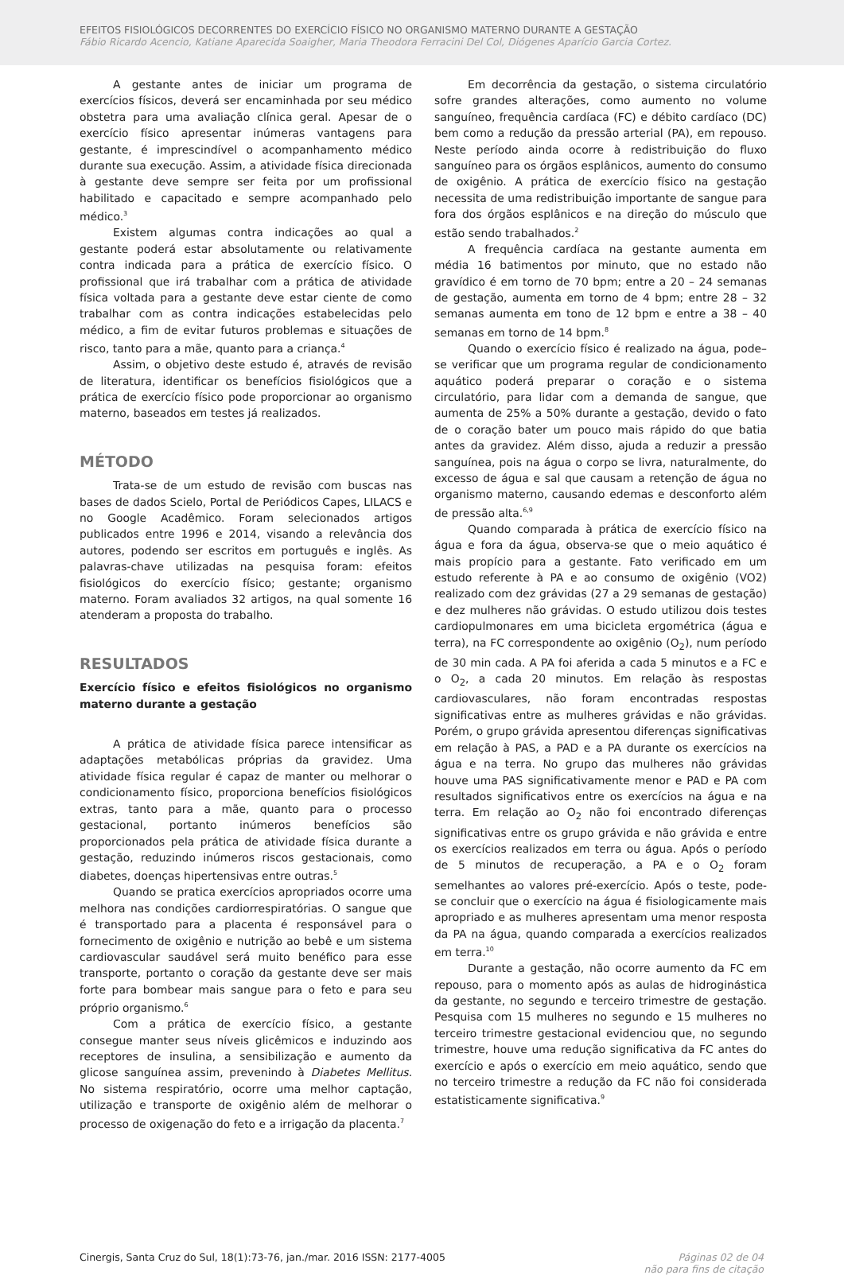EFEITOS FISIOLÓGICOS DECORRENTES DO EXERCÍCIO FÍSICO NO ORGANISMO MATERNO DURANTE A GESTAÇÃO
Fábio Ricardo Acencio, Katiane Aparecida Soaigher, Maria Theodora Ferracini Del Col, Diógenes Aparício Garcia Cortez.
A gestante antes de iniciar um programa de exercícios físicos, deverá ser encaminhada por seu médico obstetra para uma avaliação clínica geral. Apesar de o exercício físico apresentar inúmeras vantagens para gestante, é imprescindível o acompanhamento médico durante sua execução. Assim, a atividade física direcionada à gestante deve sempre ser feita por um profissional habilitado e capacitado e sempre acompanhado pelo médico.<sup>3</sup>
Existem algumas contra indicações ao qual a gestante poderá estar absolutamente ou relativamente contra indicada para a prática de exercício físico. O profissional que irá trabalhar com a prática de atividade física voltada para a gestante deve estar ciente de como trabalhar com as contra indicações estabelecidas pelo médico, a fim de evitar futuros problemas e situações de risco, tanto para a mãe, quanto para a criança.<sup>4</sup>
Assim, o objetivo deste estudo é, através de revisão de literatura, identificar os benefícios fisiológicos que a prática de exercício físico pode proporcionar ao organismo materno, baseados em testes já realizados.
MÉTODO
Trata-se de um estudo de revisão com buscas nas bases de dados Scielo, Portal de Periódicos Capes, LILACS e no Google Acadêmico. Foram selecionados artigos publicados entre 1996 e 2014, visando a relevância dos autores, podendo ser escritos em português e inglês. As palavras-chave utilizadas na pesquisa foram: efeitos fisiológicos do exercício físico; gestante; organismo materno. Foram avaliados 32 artigos, na qual somente 16 atenderam a proposta do trabalho.
RESULTADOS
Exercício físico e efeitos fisiológicos no organismo materno durante a gestação
A prática de atividade física parece intensificar as adaptações metabólicas próprias da gravidez. Uma atividade física regular é capaz de manter ou melhorar o condicionamento físico, proporciona benefícios fisiológicos extras, tanto para a mãe, quanto para o processo gestacional, portanto inúmeros benefícios são proporcionados pela prática de atividade física durante a gestação, reduzindo inúmeros riscos gestacionais, como diabetes, doenças hipertensivas entre outras.<sup>5</sup>
Quando se pratica exercícios apropriados ocorre uma melhora nas condições cardiorrespiratórias. O sangue que é transportado para a placenta é responsável para o fornecimento de oxigênio e nutrição ao bebê e um sistema cardiovascular saudável será muito benéfico para esse transporte, portanto o coração da gestante deve ser mais forte para bombear mais sangue para o feto e para seu próprio organismo.<sup>6</sup>
Com a prática de exercício físico, a gestante consegue manter seus níveis glicêmicos e induzindo aos receptores de insulina, a sensibilização e aumento da glicose sanguínea assim, prevenindo à Diabetes Mellitus. No sistema respiratório, ocorre uma melhor captação, utilização e transporte de oxigênio além de melhorar o processo de oxigenação do feto e a irrigação da placenta.<sup>7</sup>
Em decorrência da gestação, o sistema circulatório sofre grandes alterações, como aumento no volume sanguíneo, frequência cardíaca (FC) e débito cardíaco (DC) bem como a redução da pressão arterial (PA), em repouso. Neste período ainda ocorre à redistribuição do fluxo sanguíneo para os órgãos esplânicos, aumento do consumo de oxigênio. A prática de exercício físico na gestação necessita de uma redistribuição importante de sangue para fora dos órgãos esplânicos e na direção do músculo que estão sendo trabalhados.<sup>2</sup>
A frequência cardíaca na gestante aumenta em média 16 batimentos por minuto, que no estado não gravídico é em torno de 70 bpm; entre a 20 – 24 semanas de gestação, aumenta em torno de 4 bpm; entre 28 – 32 semanas aumenta em tono de 12 bpm e entre a 38 – 40 semanas em torno de 14 bpm.<sup>8</sup>
Quando o exercício físico é realizado na água, pode–se verificar que um programa regular de condicionamento aquático poderá preparar o coração e o sistema circulatório, para lidar com a demanda de sangue, que aumenta de 25% a 50% durante a gestação, devido o fato de o coração bater um pouco mais rápido do que batia antes da gravidez. Além disso, ajuda a reduzir a pressão sanguínea, pois na água o corpo se livra, naturalmente, do excesso de água e sal que causam a retenção de água no organismo materno, causando edemas e desconforto além de pressão alta.<sup>6,9</sup>
Quando comparada à prática de exercício físico na água e fora da água, observa-se que o meio aquático é mais propício para a gestante. Fato verificado em um estudo referente à PA e ao consumo de oxigênio (VO2) realizado com dez grávidas (27 a 29 semanas de gestação) e dez mulheres não grávidas. O estudo utilizou dois testes cardiopulmonares em uma bicicleta ergométrica (água e terra), na FC correspondente ao oxigênio (O<sub>2</sub>), num período de 30 min cada. A PA foi aferida a cada 5 minutos e a FC e o O<sub>2</sub>, a cada 20 minutos. Em relação às respostas cardiovasculares, não foram encontradas respostas significativas entre as mulheres grávidas e não grávidas. Porém, o grupo grávida apresentou diferenças significativas em relação à PAS, a PAD e a PA durante os exercícios na água e na terra. No grupo das mulheres não grávidas houve uma PAS significativamente menor e PAD e PA com resultados significativos entre os exercícios na água e na terra. Em relação ao O<sub>2</sub> não foi encontrado diferenças significativas entre os grupo grávida e não grávida e entre os exercícios realizados em terra ou água. Após o período de 5 minutos de recuperação, a PA e o O<sub>2</sub> foram semelhantes ao valores pré-exercício. Após o teste, pode-se concluir que o exercício na água é fisiologicamente mais apropriado e as mulheres apresentam uma menor resposta da PA na água, quando comparada a exercícios realizados em terra.<sup>10</sup>
Durante a gestação, não ocorre aumento da FC em repouso, para o momento após as aulas de hidroginástica da gestante, no segundo e terceiro trimestre de gestação. Pesquisa com 15 mulheres no segundo e 15 mulheres no terceiro trimestre gestacional evidenciou que, no segundo trimestre, houve uma redução significativa da FC antes do exercício e após o exercício em meio aquático, sendo que no terceiro trimestre a redução da FC não foi considerada estatisticamente significativa.<sup>9</sup>
Cinergis, Santa Cruz do Sul, 18(1):73-76, jan./mar. 2016 ISSN: 2177-4005 Páginas 02 de 04
não para fins de citação